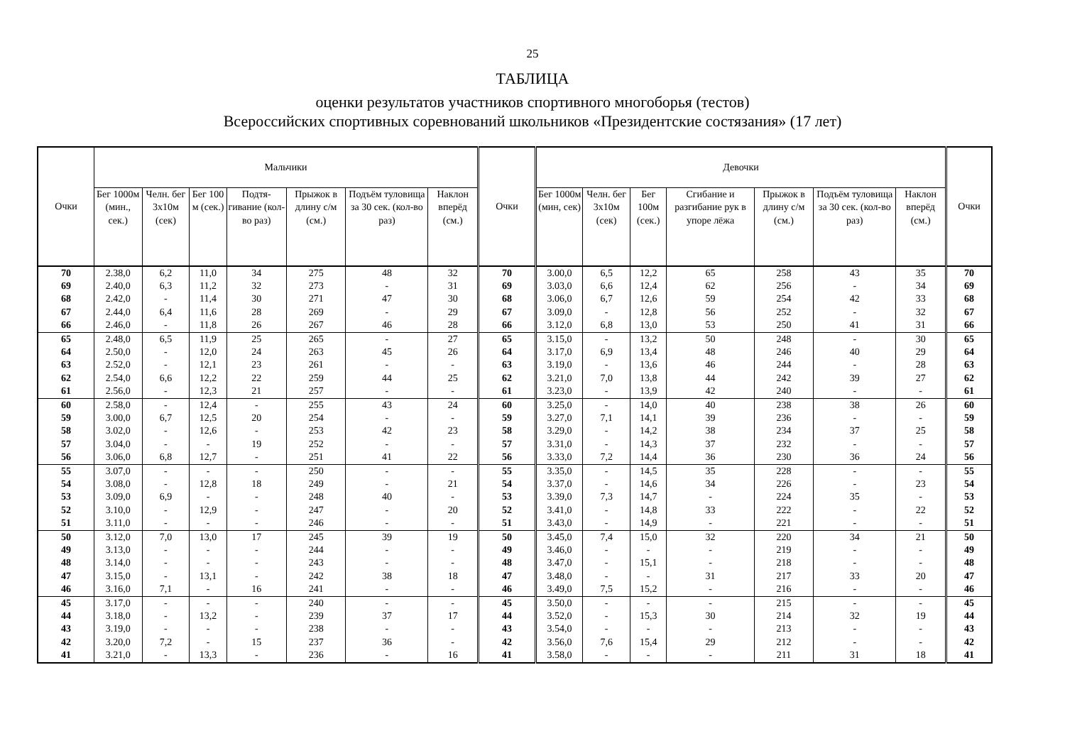25
ТАБЛИЦА
оценки результатов участников спортивного многоборья (тестов)
Всероссийских спортивных соревнований школьников «Президентские состязания» (17 лет)
| Очки | Мальчики | | | | | | | Очки | Девочки | | | | | | | Очки |
| --- | --- | --- | --- | --- | --- | --- | --- | --- | --- | --- | --- | --- | --- | --- | --- | --- |
| | Бег 1000м (мин., сек.) | Челн. бег 3х10м (сек) | Бег 100 м (сек.) | Подтя-гивание (кол-во раз) | Прыжок в длину с/м (см.) | Подъём туловища за 30 сек. (кол-во раз) | Наклон вперёд (см.) | | Бег 1000м (мин, сек) | Челн. бег 3х10м (сек) | Бег 100м (сек.) | Сгибание и разгибание рук в упоре лёжа | Прыжок в длину с/м (см.) | Подъём туловища за 30 сек. (кол-во раз) | Наклон вперёд (см.) | |
| 70 | 2.38,0 | 6,2 | 11,0 | 34 | 275 | 48 | 32 | 70 | 3.00,0 | 6,5 | 12,2 | 65 | 258 | 43 | 35 | 70 |
| 69 | 2.40,0 | 6,3 | 11,2 | 32 | 273 | - | 31 | 69 | 3.03,0 | 6,6 | 12,4 | 62 | 256 | - | 34 | 69 |
| 68 | 2.42,0 | - | 11,4 | 30 | 271 | 47 | 30 | 68 | 3.06,0 | 6,7 | 12,6 | 59 | 254 | 42 | 33 | 68 |
| 67 | 2.44,0 | 6,4 | 11,6 | 28 | 269 | - | 29 | 67 | 3.09,0 | - | 12,8 | 56 | 252 | - | 32 | 67 |
| 66 | 2.46,0 | - | 11,8 | 26 | 267 | 46 | 28 | 66 | 3.12,0 | 6,8 | 13,0 | 53 | 250 | 41 | 31 | 66 |
| 65 | 2.48,0 | 6,5 | 11,9 | 25 | 265 | - | 27 | 65 | 3.15,0 | - | 13,2 | 50 | 248 | - | 30 | 65 |
| 64 | 2.50,0 | - | 12,0 | 24 | 263 | 45 | 26 | 64 | 3.17,0 | 6,9 | 13,4 | 48 | 246 | 40 | 29 | 64 |
| 63 | 2.52,0 | - | 12,1 | 23 | 261 | - | - | 63 | 3.19,0 | - | 13,6 | 46 | 244 | - | 28 | 63 |
| 62 | 2.54,0 | 6,6 | 12,2 | 22 | 259 | 44 | 25 | 62 | 3.21,0 | 7,0 | 13,8 | 44 | 242 | 39 | 27 | 62 |
| 61 | 2.56,0 | - | 12,3 | 21 | 257 | - | - | 61 | 3.23,0 | - | 13,9 | 42 | 240 | - | - | 61 |
| 60 | 2.58,0 | - | 12,4 | - | 255 | 43 | 24 | 60 | 3.25,0 | - | 14,0 | 40 | 238 | 38 | 26 | 60 |
| 59 | 3.00,0 | 6,7 | 12,5 | 20 | 254 | - | - | 59 | 3.27,0 | 7,1 | 14,1 | 39 | 236 | - | - | 59 |
| 58 | 3.02,0 | - | 12,6 | - | 253 | 42 | 23 | 58 | 3.29,0 | - | 14,2 | 38 | 234 | 37 | 25 | 58 |
| 57 | 3.04,0 | - | - | 19 | 252 | - | - | 57 | 3.31,0 | - | 14,3 | 37 | 232 | - | - | 57 |
| 56 | 3.06,0 | 6,8 | 12,7 | - | 251 | 41 | 22 | 56 | 3.33,0 | 7,2 | 14,4 | 36 | 230 | 36 | 24 | 56 |
| 55 | 3.07,0 | - | - | - | 250 | - | - | 55 | 3.35,0 | - | 14,5 | 35 | 228 | - | - | 55 |
| 54 | 3.08,0 | - | 12,8 | 18 | 249 | - | 21 | 54 | 3.37,0 | - | 14,6 | 34 | 226 | - | 23 | 54 |
| 53 | 3.09,0 | 6,9 | - | - | 248 | 40 | - | 53 | 3.39,0 | 7,3 | 14,7 | - | 224 | 35 | - | 53 |
| 52 | 3.10,0 | - | 12,9 | - | 247 | - | 20 | 52 | 3.41,0 | - | 14,8 | 33 | 222 | - | 22 | 52 |
| 51 | 3.11,0 | - | - | - | 246 | - | - | 51 | 3.43,0 | - | 14,9 | - | 221 | - | - | 51 |
| 50 | 3.12,0 | 7,0 | 13,0 | 17 | 245 | 39 | 19 | 50 | 3.45,0 | 7,4 | 15,0 | 32 | 220 | 34 | 21 | 50 |
| 49 | 3.13,0 | - | - | - | 244 | - | - | 49 | 3.46,0 | - | - | - | 219 | - | - | 49 |
| 48 | 3.14,0 | - | - | - | 243 | - | - | 48 | 3.47,0 | - | 15,1 | - | 218 | - | - | 48 |
| 47 | 3.15,0 | - | 13,1 | - | 242 | 38 | 18 | 47 | 3.48,0 | - | - | 31 | 217 | 33 | 20 | 47 |
| 46 | 3.16,0 | 7,1 | - | 16 | 241 | - | - | 46 | 3.49,0 | 7,5 | 15,2 | - | 216 | - | - | 46 |
| 45 | 3.17,0 | - | - | - | 240 | - | - | 45 | 3.50,0 | - | - | - | 215 | - | - | 45 |
| 44 | 3.18,0 | - | 13,2 | - | 239 | 37 | 17 | 44 | 3.52,0 | - | 15,3 | 30 | 214 | 32 | 19 | 44 |
| 43 | 3.19,0 | - | - | - | 238 | - | - | 43 | 3.54,0 | - | - | - | 213 | - | - | 43 |
| 42 | 3.20,0 | 7,2 | - | 15 | 237 | 36 | - | 42 | 3.56,0 | 7,6 | 15,4 | 29 | 212 | - | - | 42 |
| 41 | 3.21,0 | - | 13,3 | - | 236 | - | 16 | 41 | 3.58,0 | - | - | - | 211 | 31 | 18 | 41 |